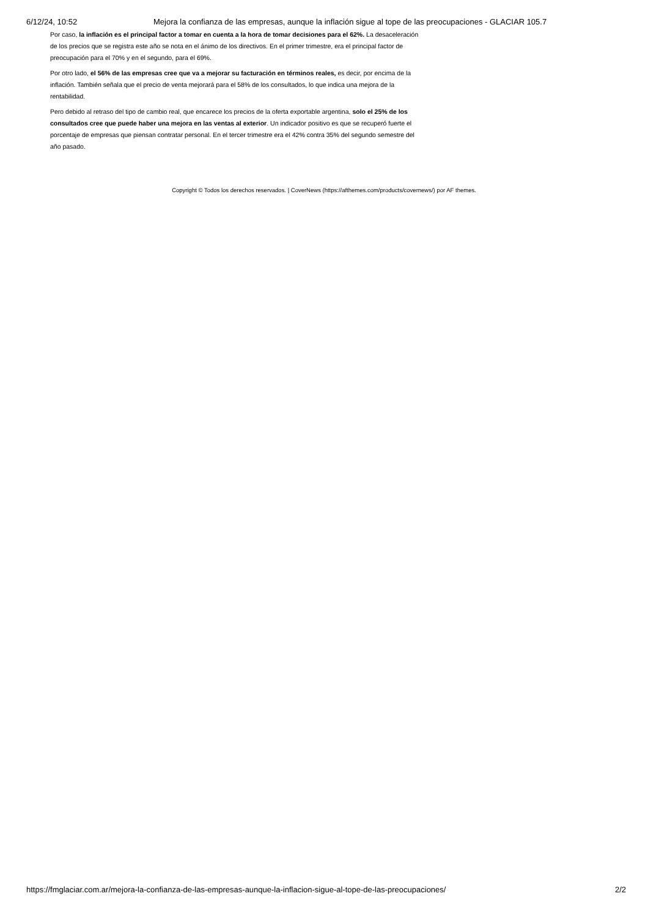6/12/24, 10:52 Mejora la confianza de las empresas, aunque la inflación sigue al tope de las preocupaciones - GLACIAR 105.7
Por caso, la inflación es el principal factor a tomar en cuenta a la hora de tomar decisiones para el 62%. La desaceleración de los precios que se registra este año se nota en el ánimo de los directivos. En el primer trimestre, era el principal factor de preocupación para el 70% y en el segundo, para el 69%.
Por otro lado, el 56% de las empresas cree que va a mejorar su facturación en términos reales, es decir, por encima de la inflación. También señala que el precio de venta mejorará para el 58% de los consultados, lo que indica una mejora de la rentabilidad.
Pero debido al retraso del tipo de cambio real, que encarece los precios de la oferta exportable argentina, solo el 25% de los consultados cree que puede haber una mejora en las ventas al exterior. Un indicador positivo es que se recuperó fuerte el porcentaje de empresas que piensan contratar personal. En el tercer trimestre era el 42% contra 35% del segundo semestre del año pasado.
Copyright © Todos los derechos reservados. | CoverNews (https://afthemes.com/products/covernews/) por AF themes.
https://fmglaciar.com.ar/mejora-la-confianza-de-las-empresas-aunque-la-inflacion-sigue-al-tope-de-las-preocupaciones/ 2/2